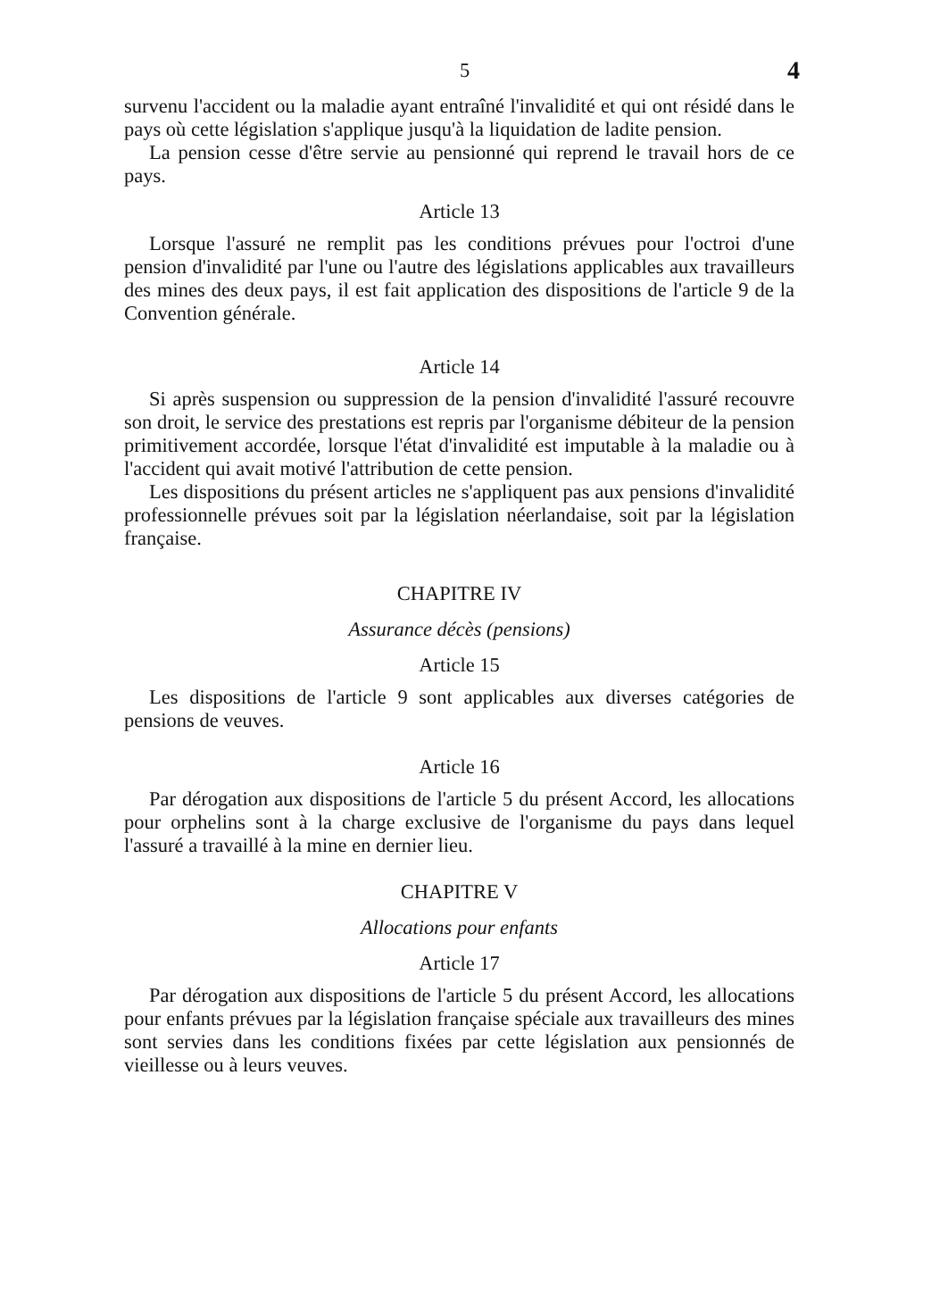5 4
survenu l'accident ou la maladie ayant entraîné l'invalidité et qui ont résidé dans le pays où cette législation s'applique jusqu'à la liquidation de ladite pension.
La pension cesse d'être servie au pensionné qui reprend le travail hors de ce pays.
Article 13
Lorsque l'assuré ne remplit pas les conditions prévues pour l'octroi d'une pension d'invalidité par l'une ou l'autre des législations applicables aux travailleurs des mines des deux pays, il est fait application des dispositions de l'article 9 de la Convention générale.
Article 14
Si après suspension ou suppression de la pension d'invalidité l'assuré recouvre son droit, le service des prestations est repris par l'organisme débiteur de la pension primitivement accordée, lorsque l'état d'invalidité est imputable à la maladie ou à l'accident qui avait motivé l'attribution de cette pension.
Les dispositions du présent articles ne s'appliquent pas aux pensions d'invalidité professionnelle prévues soit par la législation néerlandaise, soit par la législation française.
CHAPITRE IV
Assurance décès (pensions)
Article 15
Les dispositions de l'article 9 sont applicables aux diverses catégories de pensions de veuves.
Article 16
Par dérogation aux dispositions de l'article 5 du présent Accord, les allocations pour orphelins sont à la charge exclusive de l'organisme du pays dans lequel l'assuré a travaillé à la mine en dernier lieu.
CHAPITRE V
Allocations pour enfants
Article 17
Par dérogation aux dispositions de l'article 5 du présent Accord, les allocations pour enfants prévues par la législation française spéciale aux travailleurs des mines sont servies dans les conditions fixées par cette législation aux pensionnés de vieillesse ou à leurs veuves.